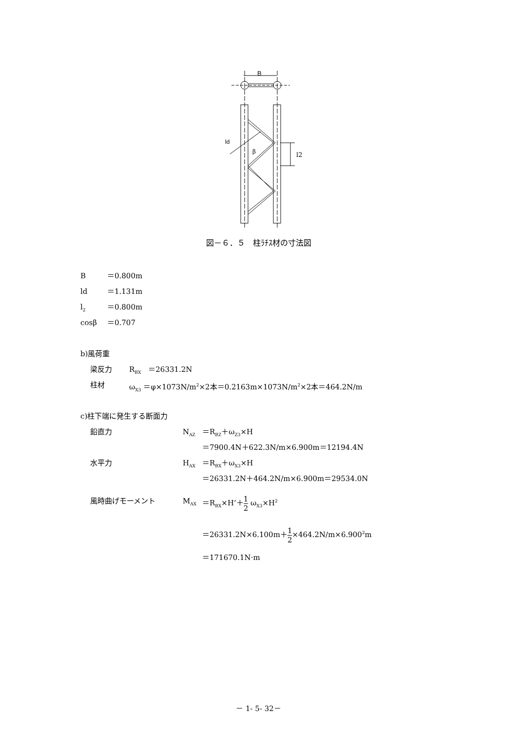B
ld
β
l2
図－６．５　柱ﾗﾁｽ材の寸法図
B ＝0.800m
ld ＝1.131m
l<sub>2</sub> ＝0.800m
cosβ ＝0.707
b)風荷重
梁反力 R<sub>BX</sub>　＝26331.2N
柱材 ω<sub>X3</sub> ＝φ×1073N/m<sup>2</sup>×2本＝0.2163m×1073N/m<sup>2</sup>×2本＝464.2N/m
c)柱下端に発生する断面力
鉛直力 N<sub>AZ</sub> ＝R<sub>BZ</sub>＋ω<sub>Z3</sub>×H
＝7900.4N＋622.3N/m×6.900m＝12194.4N
水平力 H<sub>AX</sub> ＝R<sub>BX</sub>＋ω<sub>X3</sub>×H
＝26331.2N＋464.2N/m×6.900m＝29534.0N
風時曲げモーメント M<sub>AX</sub> ＝R<sub>BX</sub>×H’＋1 2 ω<sub>X3</sub>×H<sup>2</sup>
＝26331.2N×6.100m＋1 2×464.2N/m×6.900<sup>2</sup>m
＝171670.1N·m
－ 1- 5- 32－